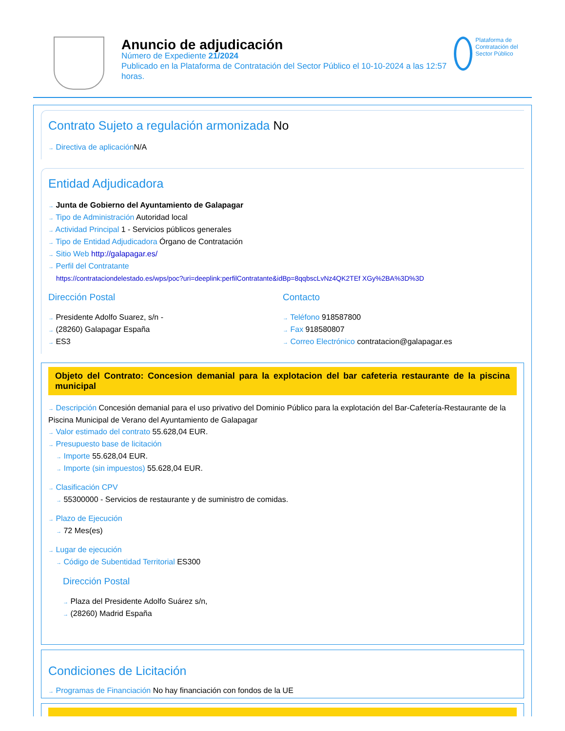Anuncio de adjudicación
Número de Expediente 21/2024
Publicado en la Plataforma de Contratación del Sector Público el 10-10-2024 a las 12:57 horas.
Plataforma de Contratación del Sector Público
Contrato Sujeto a regulación armonizada No
→ Directiva de aplicación N/A
Entidad Adjudicadora
→ Junta de Gobierno del Ayuntamiento de Galapagar
→ Tipo de Administración Autoridad local
→ Actividad Principal 1 - Servicios públicos generales
→ Tipo de Entidad Adjudicadora Órgano de Contratación
→ Sitio Web http://galapagar.es/
→ Perfil del Contratante
https://contrataciondelestado.es/wps/poc?uri=deeplink:perfilContratante&idBp=8qqbscLvNz4QK2TEf XGy%2BA%3D%3D
Dirección Postal
→ Presidente Adolfo Suarez, s/n -
→ (28260) Galapagar España
→ ES3
Contacto
→ Teléfono 918587800
→ Fax 918580807
→ Correo Electrónico contratacion@galapagar.es
Objeto del Contrato: Concesion demanial para la explotacion del bar cafeteria restaurante de la piscina municipal
→ Descripción Concesión demanial para el uso privativo del Dominio Público para la explotación del Bar-Cafetería-Restaurante de la Piscina Municipal de Verano del Ayuntamiento de Galapagar
→ Valor estimado del contrato 55.628,04 EUR.
→ Presupuesto base de licitación
→ Importe 55.628,04 EUR.
→ Importe (sin impuestos) 55.628,04 EUR.
→ Clasificación CPV
→ 55300000 - Servicios de restaurante y de suministro de comidas.
→ Plazo de Ejecución
→ 72 Mes(es)
→ Lugar de ejecución
→ Código de Subentidad Territorial ES300
Dirección Postal
→ Plaza del Presidente Adolfo Suárez s/n,
→ (28260) Madrid España
Condiciones de Licitación
→ Programas de Financiación No hay financiación con fondos de la UE